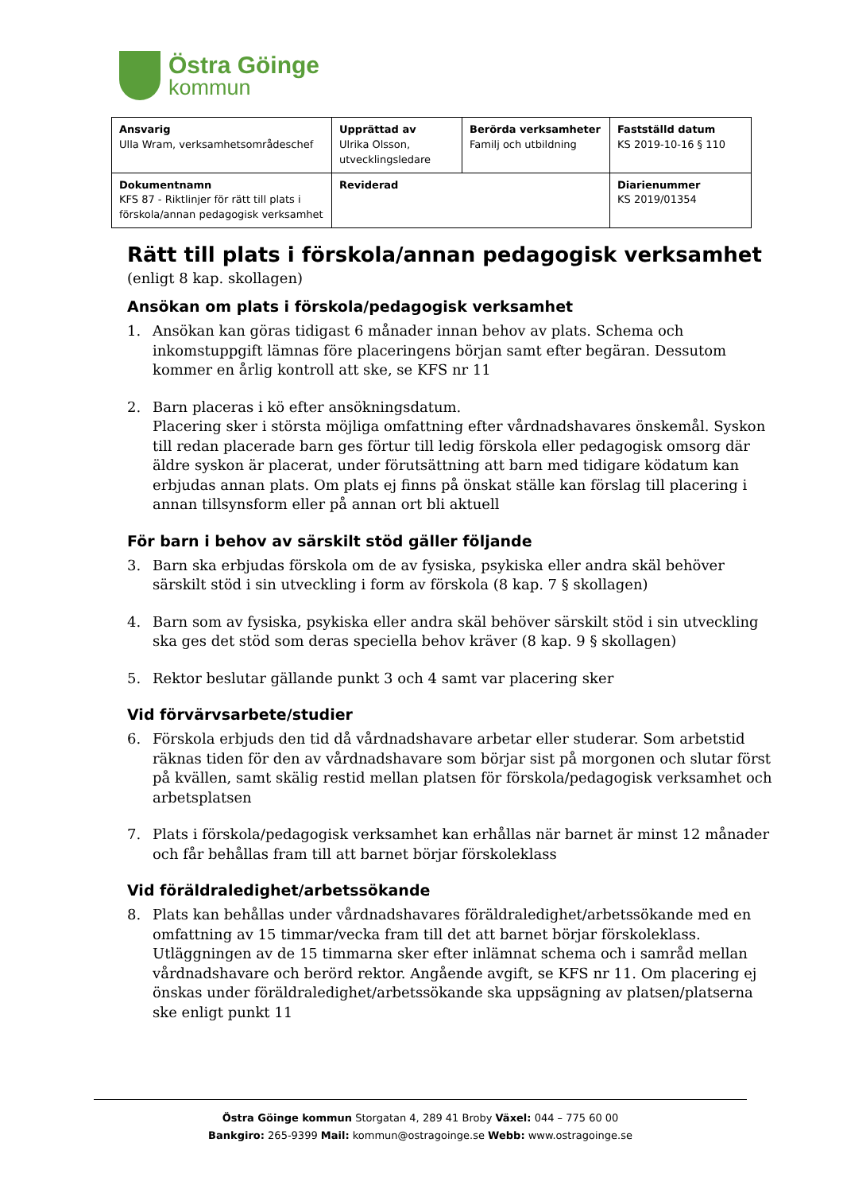Östra Göinge
kommun
| Ansvarig Ulla Wram, verksamhetsområdeschef | Upprättad av Ulrika Olsson, utvecklingsledare | Berörda verksamheter Familj och utbildning | Fastställd datum KS 2019-10-16 § 110 |
| Dokumentnamn KFS 87 - Riktlinjer för rätt till plats i förskola/annan pedagogisk verksamhet | Reviderad | | Diarienummer KS 2019/01354 |
Rätt till plats i förskola/annan pedagogisk verksamhet
(enligt 8 kap. skollagen)
Ansökan om plats i förskola/pedagogisk verksamhet
1. Ansökan kan göras tidigast 6 månader innan behov av plats. Schema och inkomstuppgift lämnas före placeringens början samt efter begäran. Dessutom kommer en årlig kontroll att ske, se KFS nr 11
2. Barn placeras i kö efter ansökningsdatum.
Placering sker i största möjliga omfattning efter vårdnadshavares önskemål. Syskon till redan placerade barn ges förtur till ledig förskola eller pedagogisk omsorg där äldre syskon är placerat, under förutsättning att barn med tidigare ködatum kan erbjudas annan plats. Om plats ej finns på önskat ställe kan förslag till placering i annan tillsynsform eller på annan ort bli aktuell
För barn i behov av särskilt stöd gäller följande
3. Barn ska erbjudas förskola om de av fysiska, psykiska eller andra skäl behöver särskilt stöd i sin utveckling i form av förskola (8 kap. 7 § skollagen)
4. Barn som av fysiska, psykiska eller andra skäl behöver särskilt stöd i sin utveckling ska ges det stöd som deras speciella behov kräver (8 kap. 9 § skollagen)
5. Rektor beslutar gällande punkt 3 och 4 samt var placering sker
Vid förvärvsarbete/studier
6. Förskola erbjuds den tid då vårdnadshavare arbetar eller studerar. Som arbetstid räknas tiden för den av vårdnadshavare som börjar sist på morgonen och slutar först på kvällen, samt skälig restid mellan platsen för förskola/pedagogisk verksamhet och arbetsplatsen
7. Plats i förskola/pedagogisk verksamhet kan erhållas när barnet är minst 12 månader och får behållas fram till att barnet börjar förskoleklass
Vid föräldraledighet/arbetssökande
8. Plats kan behållas under vårdnadshavares föräldraledighet/arbetssökande med en omfattning av 15 timmar/vecka fram till det att barnet börjar förskoleklass. Utläggningen av de 15 timmarna sker efter inlämnat schema och i samråd mellan vårdnadshavare och berörd rektor. Angående avgift, se KFS nr 11. Om placering ej önskas under föräldraledighet/arbetssökande ska uppsägning av platsen/platserna ske enligt punkt 11
Östra Göinge kommun Storgatan 4, 289 41 Broby Växel: 044 – 775 60 00
Bankgiro: 265-9399 Mail: kommun@ostragoinge.se Webb: www.ostragoinge.se